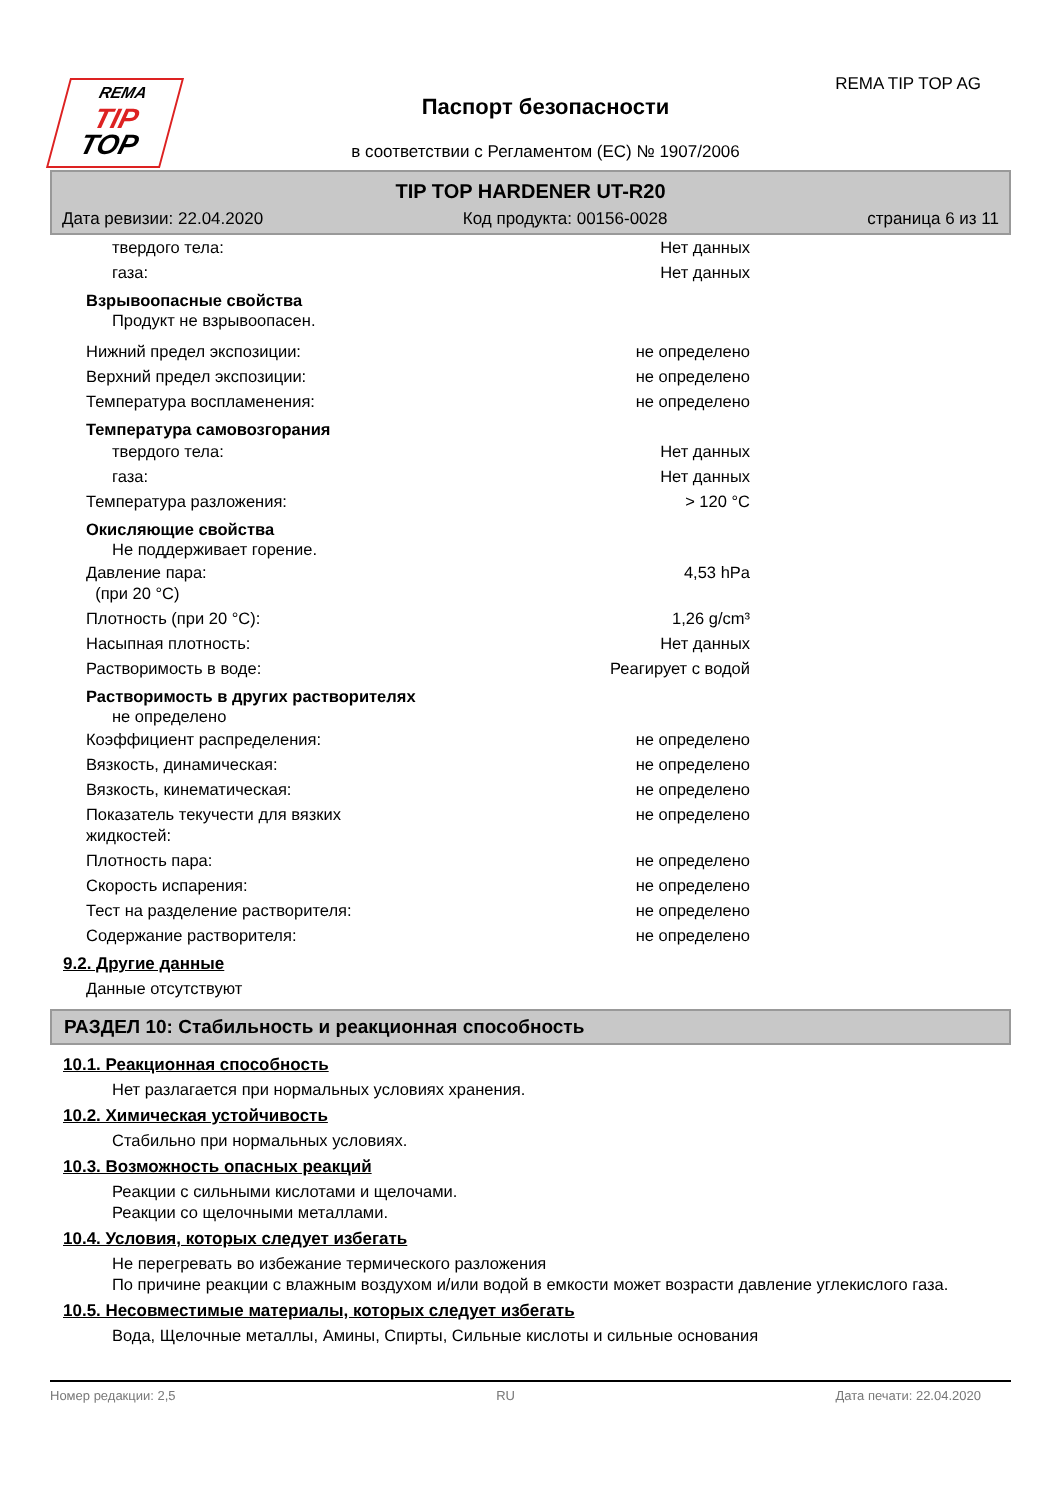REMA
TIP
TOP
REMA TIP TOP AG
Паспорт безопасности
в соответствии с Регламентом (ЕС) № 1907/2006
TIP TOP HARDENER UT-R20
Дата ревизии: 22.04.2020 Код продукта: 00156-0028 страница 6 из 11
твердого тела: Нет данных
газа: Нет данных
Взрывоопасные свойства
Продукт не взрывоопасен.
Нижний предел экспозиции: не определено
Верхний предел экспозиции: не определено
Температура воспламенения: не определено
Температура самовозгорания
твердого тела: Нет данных
газа: Нет данных
Температура разложения: > 120 °C
Окисляющие свойства
Не поддерживает горение.
Давление пара:
(при 20 °C) 4,53 hPa
Плотность (при 20 °C): 1,26 g/cm³
Насыпная плотность: Нет данных
Растворимость в воде: Реагирует с водой
Растворимость в других растворителях
не определено
Коэффициент распределения: не определено
Вязкость, динамическая: не определено
Вязкость, кинематическая: не определено
Показатель текучести для вязких
жидкостей: не определено
Плотность пара: не определено
Скорость испарения: не определено
Тест на разделение растворителя: не определено
Содержание растворителя: не определено
9.2. Другие данные
Данные отсутствуют
РАЗДЕЛ 10: Стабильность и реакционная способность
10.1. Реакционная способность
Нет разлагается при нормальных условиях хранения.
10.2. Химическая устойчивость
Стабильно при нормальных условиях.
10.3. Возможность опасных реакций
Реакции с сильными кислотами и щелочами.
Реакции со щелочными металлами.
10.4. Условия, которых следует избегать
Не перегревать во избежание термического разложения
По причине реакции с влажным воздухом и/или водой в емкости может возрасти давление углекислого газа.
10.5. Несовместимые материалы, которых следует избегать
Вода, Щелочные металлы, Амины, Спирты, Сильные кислоты и сильные основания
Номер редакции: 2,5 RU Дата печати: 22.04.2020